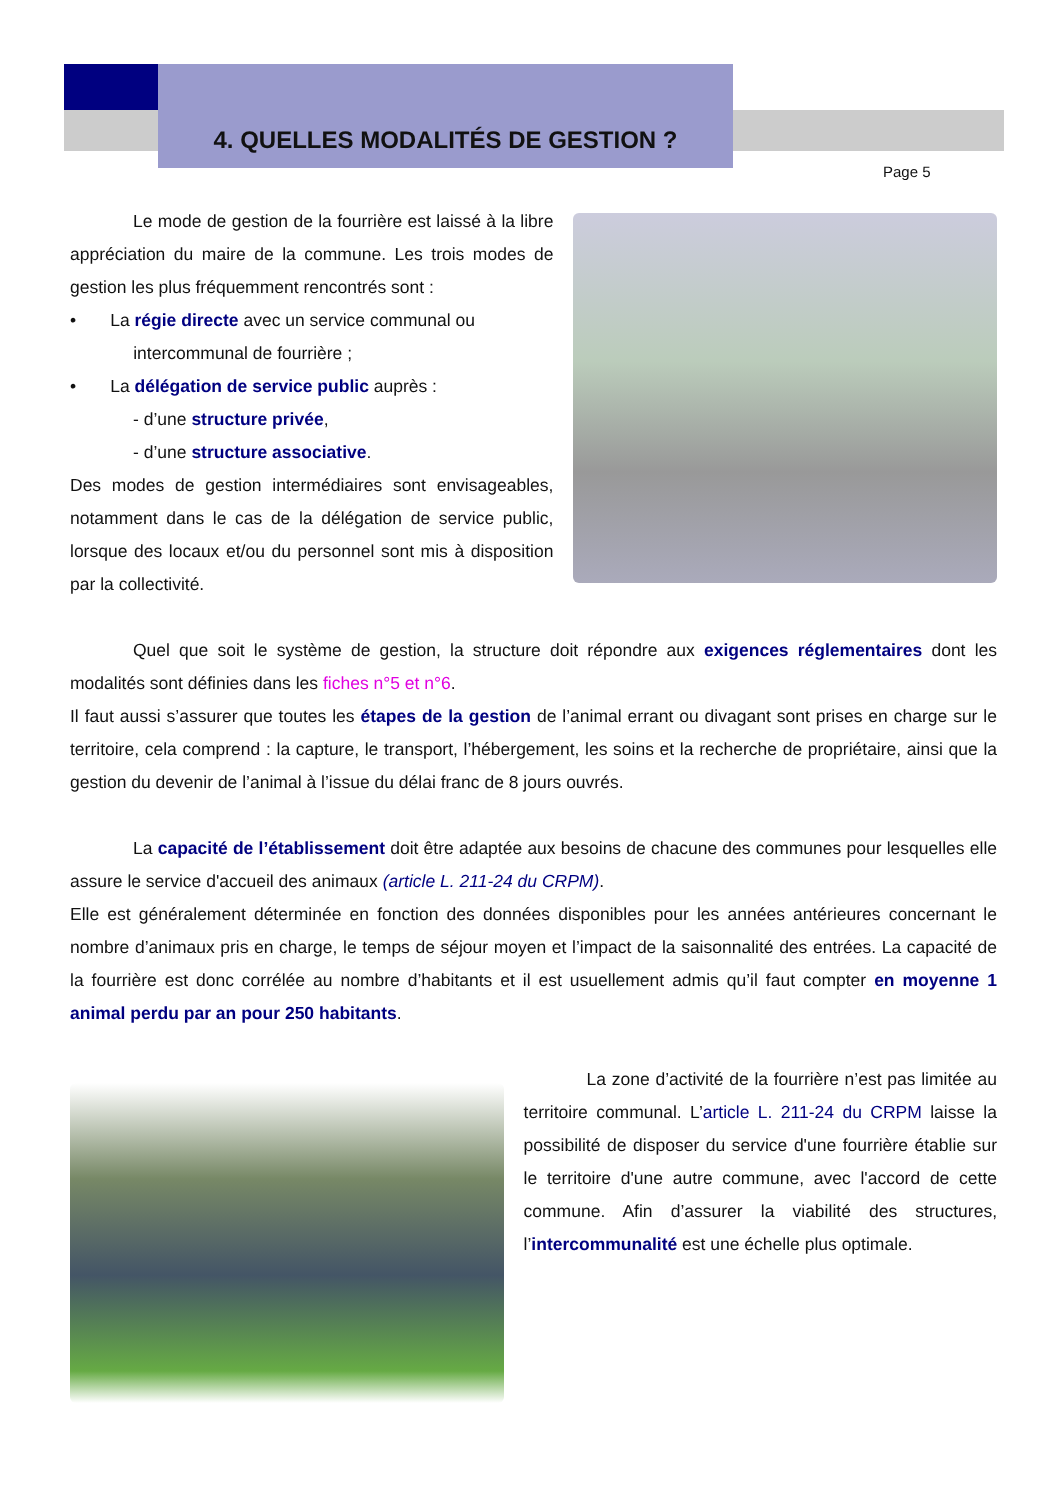4. QUELLES MODALITÉS DE GESTION ?
Page 5
Le mode de gestion de la fourrière est laissé à la libre appréciation du maire de la commune. Les trois modes de gestion les plus fréquemment rencontrés sont :
• La régie directe avec un service communal ou
intercommunal de fourrière ;
• La délégation de service public auprès :
- d’une structure privée,
- d’une structure associative.
Des modes de gestion intermédiaires sont envisageables, notamment dans le cas de la délégation de service public, lorsque des locaux et/ou du personnel sont mis à disposition par la collectivité.
Quel que soit le système de gestion, la structure doit répondre aux exigences réglementaires dont les modalités sont définies dans les fiches n°5 et n°6.
Il faut aussi s’assurer que toutes les étapes de la gestion de l’animal errant ou divagant sont prises en charge sur le territoire, cela comprend : la capture, le transport, l’hébergement, les soins et la recherche de propriétaire, ainsi que la gestion du devenir de l’animal à l’issue du délai franc de 8 jours ouvrés.
La capacité de l’établissement doit être adaptée aux besoins de chacune des communes pour lesquelles elle assure le service d'accueil des animaux (article L. 211-24 du CRPM).
Elle est généralement déterminée en fonction des données disponibles pour les années antérieures concernant le nombre d’animaux pris en charge, le temps de séjour moyen et l’impact de la saisonnalité des entrées. La capacité de la fourrière est donc corrélée au nombre d’habitants et il est usuellement admis qu’il faut compter en moyenne 1 animal perdu par an pour 250 habitants.
La zone d’activité de la fourrière n’est pas limitée au territoire communal. L’article L. 211-24 du CRPM laisse la possibilité de disposer du service d'une fourrière établie sur le territoire d'une autre commune, avec l'accord de cette commune. Afin d’assurer la viabilité des structures, l’intercommunalité est une échelle plus optimale.